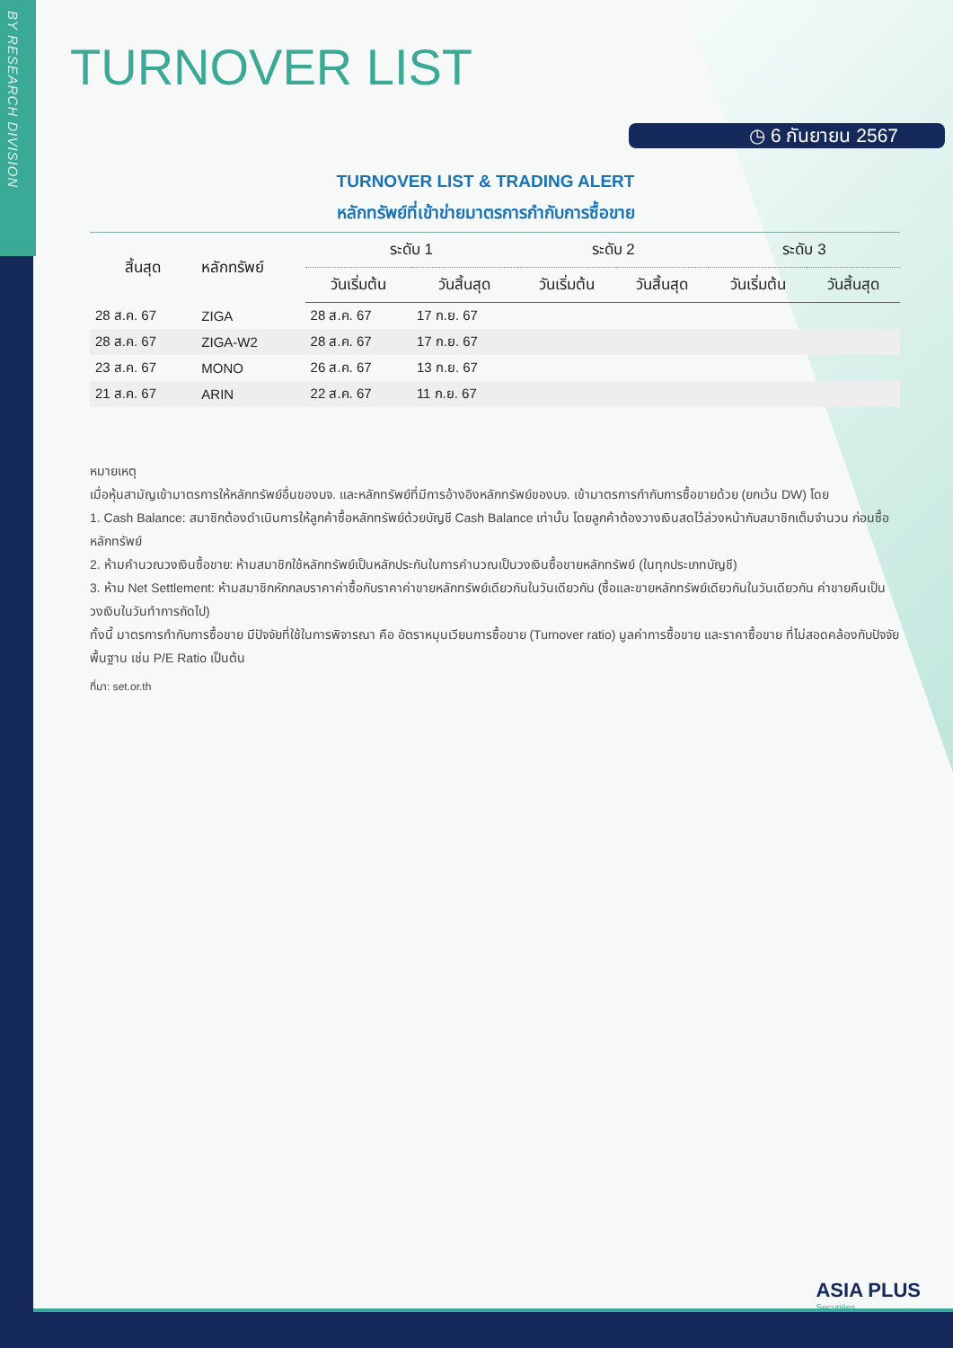BY RESEARCH DIVISION
TURNOVER LIST
◷ 6 กันยายน 2567
TURNOVER LIST & TRADING ALERT
หลักทรัพย์ที่เข้าข่ายมาตรการกำกับการซื้อขาย
| สิ้นสุด | หลักทรัพย์ | ระดับ 1 | | ระดับ 2 | | ระดับ 3 | |
| --- | --- | --- | --- | --- | --- | --- | --- |
| | | วันเริ่มต้น | วันสิ้นสุด | วันเริ่มต้น | วันสิ้นสุด | วันเริ่มต้น | วันสิ้นสุด |
| 28 ส.ค. 67 | ZIGA | 28 ส.ค. 67 | 17 ก.ย. 67 | | | | |
| 28 ส.ค. 67 | ZIGA-W2 | 28 ส.ค. 67 | 17 ก.ย. 67 | | | | |
| 23 ส.ค. 67 | MONO | 26 ส.ค. 67 | 13 ก.ย. 67 | | | | |
| 21 ส.ค. 67 | ARIN | 22 ส.ค. 67 | 11 ก.ย. 67 | | | | |
หมายเหตุ
เมื่อหุ้นสามัญเข้ามาตรการให้หลักทรัพย์อื่นของบจ. และหลักทรัพย์ที่มีการอ้างอิงหลักทรัพย์ของบจ. เข้ามาตรการกำกับการซื้อขายด้วย (ยกเว้น DW) โดย
1. Cash Balance: สมาชิกต้องดำเนินการให้ลูกค้าซื้อหลักทรัพย์ด้วยบัญชี Cash Balance เท่านั้น โดยลูกค้าต้องวางเงินสดไว้ล่วงหน้ากับสมาชิกเต็มจำนวน ก่อนซื้อหลักทรัพย์
2. ห้ามคำนวณวงเงินซื้อขาย: ห้ามสมาชิกใช้หลักทรัพย์เป็นหลักประกันในการคำนวณเป็นวงเงินซื้อขายหลักทรัพย์ (ในทุกประเภทบัญชี)
3. ห้าม Net Settlement: ห้ามสมาชิกหักกลบราคาค่าซื้อกับราคาค่าขายหลักทรัพย์เดียวกันในวันเดียวกัน (ซื้อและขายหลักทรัพย์เดียวกันในวันเดียวกัน ค่าขายคืนเป็นวงเงินในวันทำการถัดไป)
ทั้งนี้ มาตรการกำกับการซื้อขาย มีปัจจัยที่ใช้ในการพิจารณา คือ อัตราหมุนเวียนการซื้อขาย (Turnover ratio) มูลค่าการซื้อขาย และราคาซื้อขาย ที่ไม่สอดคล้องกับปัจจัยพื้นฐาน เช่น P/E Ratio เป็นต้น
ที่มา: set.or.th
ASIA PLUS
Securities